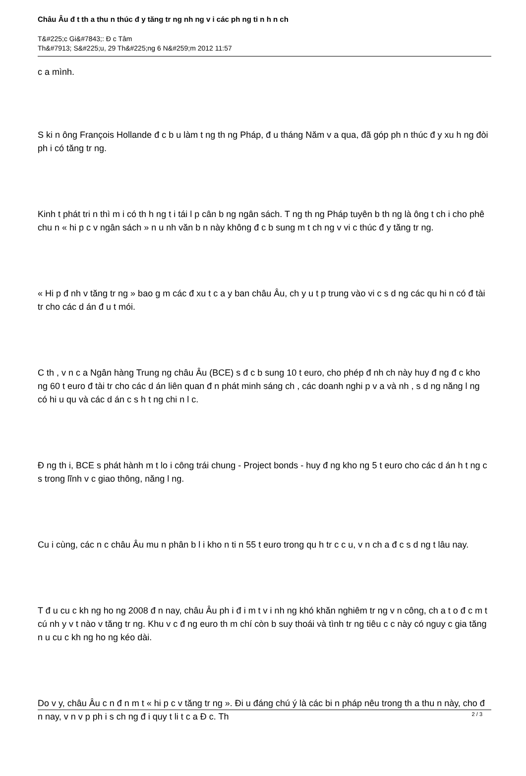Châu Âu đ t th a thu n thúc đ y tăng tr ng nh ng v i các ph ng ti n h n ch
T&#225;c Gi&#7843;: Đ c Tâm
Th&#7913; S&#225;u, 29 Th&#225;ng 6 N&#259;m 2012 11:57
c a mình.
S ki n ông François Hollande đ c b u làm t ng th ng Pháp, đ u tháng Năm v a qua, đã góp ph n thúc đ y xu h ng đòi ph i có tăng tr ng.
Kinh t phát tri n thì m i có th h ng t i tái l p cân b ng ngân sách. T ng th ng Pháp tuyên b th ng là ông t ch i cho phê chu n « hi p c v ngân sách » n u nh văn b n này không đ c b sung m t ch ng v vi c thúc đ y tăng tr ng.
« Hi p đ nh v tăng tr ng » bao g m các đ xu t c a y ban châu Âu, ch y u t p trung vào vi c s d ng các qu hi n có đ tài tr cho các d án đ u t mói.
C th , v n c a Ngân hàng Trung ng châu Âu (BCE) s đ c b sung 10 t euro, cho phép đ nh ch này huy đ ng đ c kho ng 60 t euro đ tài tr cho các d án liên quan đ n phát minh sáng ch , các doanh nghi p v a và nh , s d ng năng l ng có hi u qu và các d án c s h t ng chi n l c.
Đ ng th i, BCE s phát hành m t lo i công trái chung - Project bonds - huy đ ng kho ng 5 t euro cho các d án h t ng c s trong lĩnh v c giao thông, năng l ng.
Cu i cùng, các n c châu Âu mu n phân b l i kho n ti n 55 t euro trong qu h tr c c u, v n ch a đ c s d ng t lâu nay.
T đ u cu c kh ng ho ng 2008 đ n nay, châu Âu ph i đ i m t v i nh ng khó khăn nghiêm tr ng v n công, ch a t o đ c m t cú nh y v t nào v tăng tr ng. Khu v c đ ng euro th m chí còn b suy thoái và tình tr ng tiêu c c này có nguy c gia tăng n u cu c kh ng ho ng kéo dài.
Do v y, châu Âu c n đ n m t « hi p c v tăng tr ng ». Đi u đáng chú ý là các bi n pháp nêu trong th a thu n này, cho đ n nay, v n v p ph i s ch ng đ i quy t li t c a Đ c. Th
2 / 3